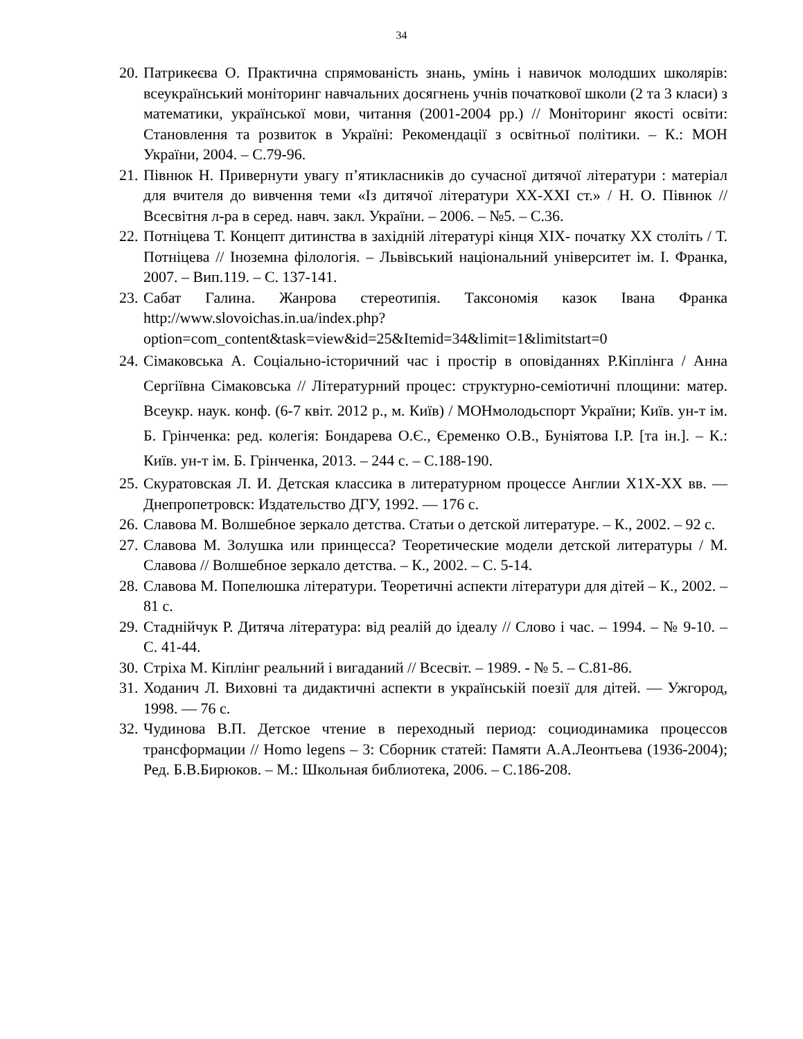34
20. Патрикеєва О. Практична спрямованість знань, умінь і навичок молодших школярів: всеукраїнський моніторинг навчальних досягнень учнів початкової школи (2 та 3 класи) з математики, української мови, читання (2001-2004 рр.) // Моніторинг якості освіти: Становлення та розвиток в Україні: Рекомендації з освітньої політики. – К.: МОН України, 2004. – С.79-96.
21. Півнюк Н. Привернути увагу п’ятикласників до сучасної дитячої літератури : матеріал для вчителя до вивчення теми «Із дитячої літератури ХХ-ХХІ ст.» / Н. О. Півнюк // Всесвітня л-ра в серед. навч. закл. України. – 2006. – №5. – С.36.
22. Потніцева Т. Концепт дитинства в західній літературі кінця ХІХ- початку ХХ століть / Т. Потніцева // Іноземна філологія. – Львівський національний університет ім. І. Франка, 2007. – Вип.119. – С. 137-141.
23. Сабат Галина. Жанрова стереотипія. Таксономія казок Івана Франка http://www.slovoichas.in.ua/index.php?option=com_content&task=view&id=25&Itemid=34&limit=1&limitstart=0
24. Сімаковська А. Соціально-історичний час і простір в оповіданнях Р.Кіплінга / Анна Сергіївна Сімаковська // Літературний процес: структурно-семіотичні площини: матер. Всеукр. наук. конф. (6-7 квіт. 2012 р., м. Київ) / МОНмолодьспорт України; Київ. ун-т ім. Б. Грінченка: ред. колегія: Бондарева О.Є., Єременко О.В., Буніятова І.Р. [та ін.]. – К.: Київ. ун-т ім. Б. Грінченка, 2013. – 244 с. – С.188-190.
25. Скуратовская Л. И. Детская классика в литературном процессе Англии Х1Х-ХХ вв. — Днепропетровск: Издательство ДГУ, 1992. — 176 с.
26. Славова М. Волшебное зеркало детства. Статьи о детской литературе. – К., 2002. – 92 с.
27. Славова М. Золушка или принцесса? Теоретические модели детской литературы / М. Славова // Волшебное зеркало детства. – К., 2002. – С. 5-14.
28. Славова М. Попелюшка літератури. Теоретичні аспекти літератури для дітей – К., 2002. – 81 с.
29. Стаднійчук Р. Дитяча література: від реалій до ідеалу // Слово і час. – 1994. – № 9-10. – С. 41-44.
30. Стріха М. Кіплінг реальний і вигаданий // Всесвіт. – 1989. - № 5. – С.81-86.
31. Ходанич Л. Виховні та дидактичні аспекти в українській поезії для дітей. — Ужгород, 1998. — 76 с.
32. Чудинова В.П. Детское чтение в переходный период: социодинамика процессов трансформации // Homo legens – 3: Сборник статей: Памяти А.А.Леонтьева (1936-2004); Ред. Б.В.Бирюков. – М.: Школьная библиотека, 2006. – С.186-208.